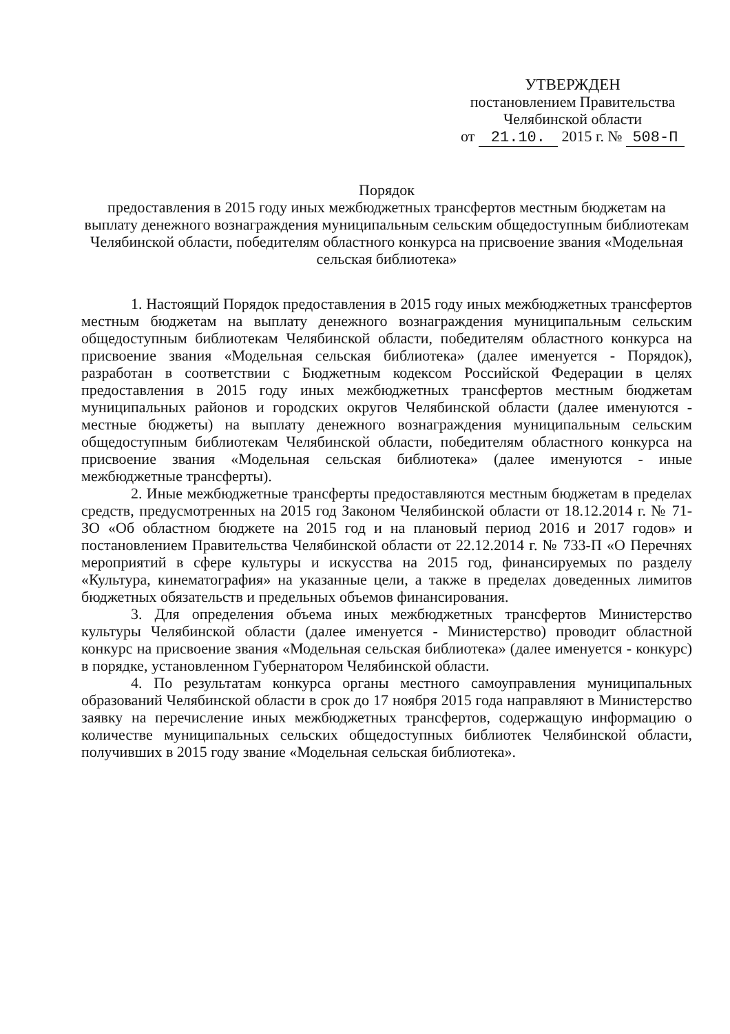УТВЕРЖДЕН
постановлением Правительства
Челябинской области
от 21.10. 2015 г. № 508-П
Порядок
предоставления в 2015 году иных межбюджетных трансфертов местным бюджетам на выплату денежного вознаграждения муниципальным сельским общедоступным библиотекам Челябинской области, победителям областного конкурса на присвоение звания «Модельная сельская библиотека»
1. Настоящий Порядок предоставления в 2015 году иных межбюджетных трансфертов местным бюджетам на выплату денежного вознаграждения муниципальным сельским общедоступным библиотекам Челябинской области, победителям областного конкурса на присвоение звания «Модельная сельская библиотека» (далее именуется - Порядок), разработан в соответствии с Бюджетным кодексом Российской Федерации в целях предоставления в 2015 году иных межбюджетных трансфертов местным бюджетам муниципальных районов и городских округов Челябинской области (далее именуются - местные бюджеты) на выплату денежного вознаграждения муниципальным сельским общедоступным библиотекам Челябинской области, победителям областного конкурса на присвоение звания «Модельная сельская библиотека» (далее именуются - иные межбюджетные трансферты).
2. Иные межбюджетные трансферты предоставляются местным бюджетам в пределах средств, предусмотренных на 2015 год Законом Челябинской области от 18.12.2014 г. № 71-ЗО «Об областном бюджете на 2015 год и на плановый период 2016 и 2017 годов» и постановлением Правительства Челябинской области от 22.12.2014 г. № 733-П «О Перечнях мероприятий в сфере культуры и искусства на 2015 год, финансируемых по разделу «Культура, кинематография» на указанные цели, а также в пределах доведенных лимитов бюджетных обязательств и предельных объемов финансирования.
3. Для определения объема иных межбюджетных трансфертов Министерство культуры Челябинской области (далее именуется - Министерство) проводит областной конкурс на присвоение звания «Модельная сельская библиотека» (далее именуется - конкурс) в порядке, установленном Губернатором Челябинской области.
4. По результатам конкурса органы местного самоуправления муниципальных образований Челябинской области в срок до 17 ноября 2015 года направляют в Министерство заявку на перечисление иных межбюджетных трансфертов, содержащую информацию о количестве муниципальных сельских общедоступных библиотек Челябинской области, получивших в 2015 году звание «Модельная сельская библиотека».